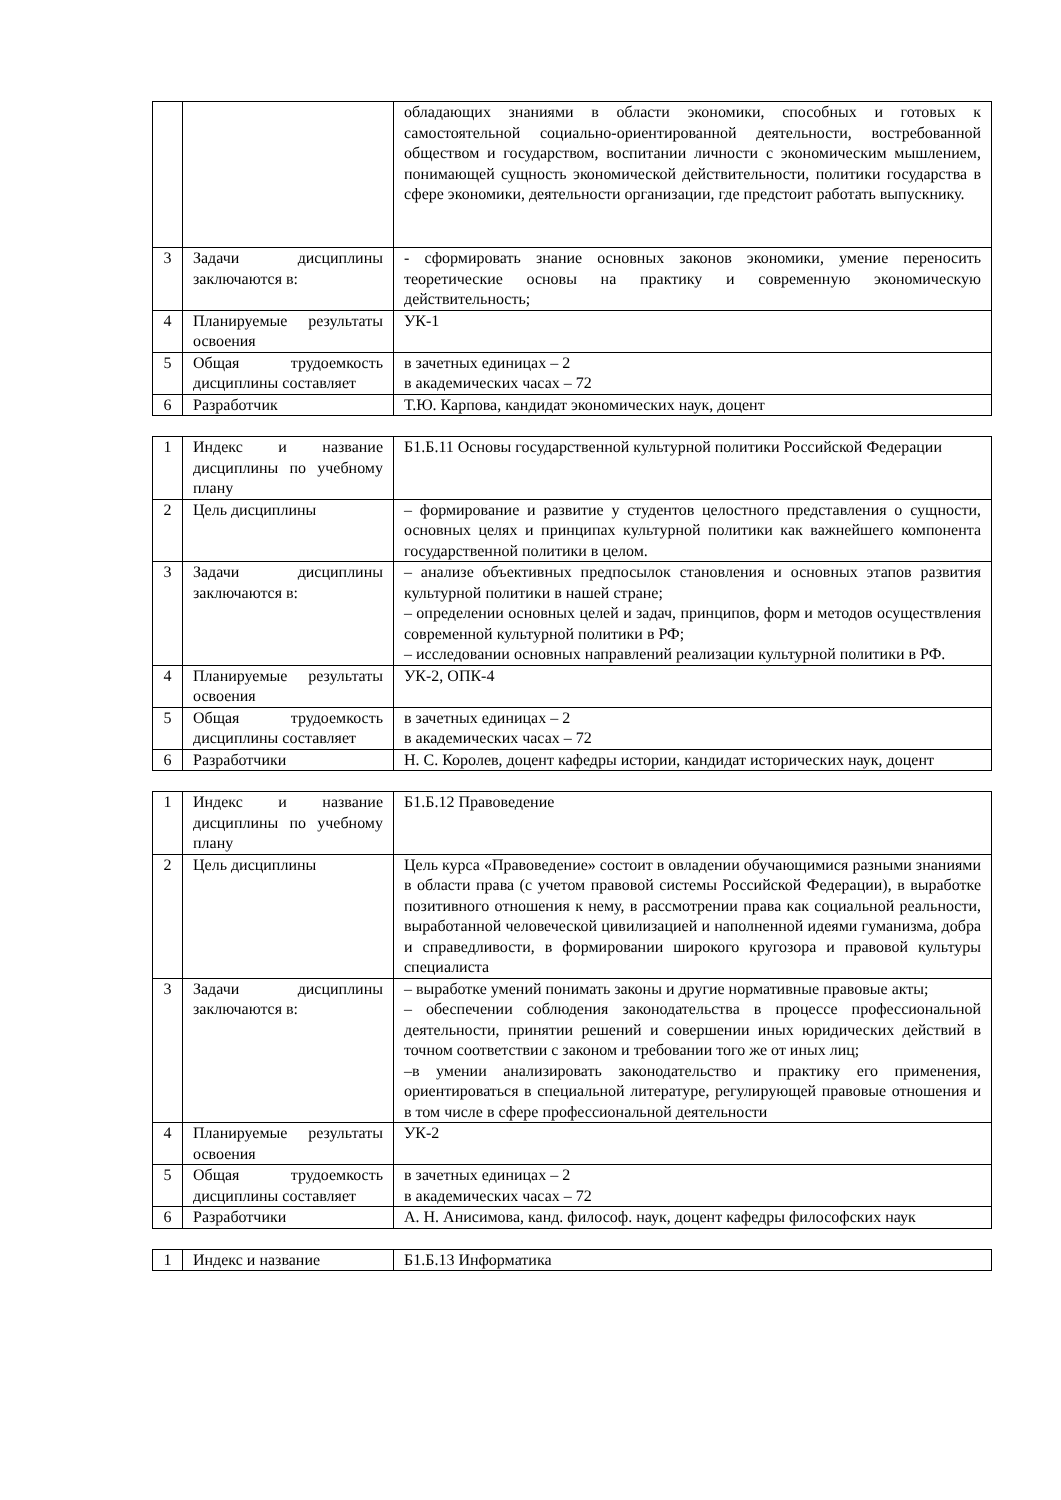| | | обладающих знаниями в области экономики, способных и готовых к самостоятельной социально-ориентированной деятельности, востребованной обществом и государством, воспитании личности с экономическим мышлением, понимающей сущность экономической действительности, политики государства в сфере экономики, деятельности организации, где предстоит работать выпускнику. |
| 3 | Задачи дисциплины заключаются в: | - сформировать знание основных законов экономики, умение переносить теоретические основы на практику и современную экономическую действительность; |
| 4 | Планируемые результаты освоения | УК-1 |
| 5 | Общая трудоемкость дисциплины составляет | в зачетных единицах – 2 в академических часах – 72 |
| 6 | Разработчик | Т.Ю. Карпова, кандидат экономических наук, доцент |
| 1 | Индекс и название дисциплины по учебному плану | Б1.Б.11 Основы государственной культурной политики Российской Федерации |
| 2 | Цель дисциплины | – формирование и развитие у студентов целостного представления о сущности, основных целях и принципах культурной политики как важнейшего компонента государственной политики в целом. |
| 3 | Задачи дисциплины заключаются в: | – анализе объективных предпосылок становления и основных этапов развития культурной политики в нашей стране; – определении основных целей и задач, принципов, форм и методов осуществления современной культурной политики в РФ; – исследовании основных направлений реализации культурной политики в РФ. |
| 4 | Планируемые результаты освоения | УК-2, ОПК-4 |
| 5 | Общая трудоемкость дисциплины составляет | в зачетных единицах – 2 в академических часах – 72 |
| 6 | Разработчики | Н. С. Королев, доцент кафедры истории, кандидат исторических наук, доцент |
| 1 | Индекс и название дисциплины по учебному плану | Б1.Б.12 Правоведение |
| 2 | Цель дисциплины | Цель курса «Правоведение» состоит в овладении обучающимися разными знаниями в области права (с учетом правовой системы Российской Федерации), в выработке позитивного отношения к нему, в рассмотрении права как социальной реальности, выработанной человеческой цивилизацией и наполненной идеями гуманизма, добра и справедливости, в формировании широкого кругозора и правовой культуры специалиста |
| 3 | Задачи дисциплины заключаются в: | – выработке умений понимать законы и другие нормативные правовые акты; – обеспечении соблюдения законодательства в процессе профессиональной деятельности, принятии решений и совершении иных юридических действий в точном соответствии с законом и требовании того же от иных лиц; –в умении анализировать законодательство и практику его применения, ориентироваться в специальной литературе, регулирующей правовые отношения и в том числе в сфере профессиональной деятельности |
| 4 | Планируемые результаты освоения | УК-2 |
| 5 | Общая трудоемкость дисциплины составляет | в зачетных единицах – 2 в академических часах – 72 |
| 6 | Разработчики | А. Н. Анисимова, канд. философ. наук, доцент кафедры философских наук |
| 1 | Индекс и название | Б1.Б.13 Информатика |